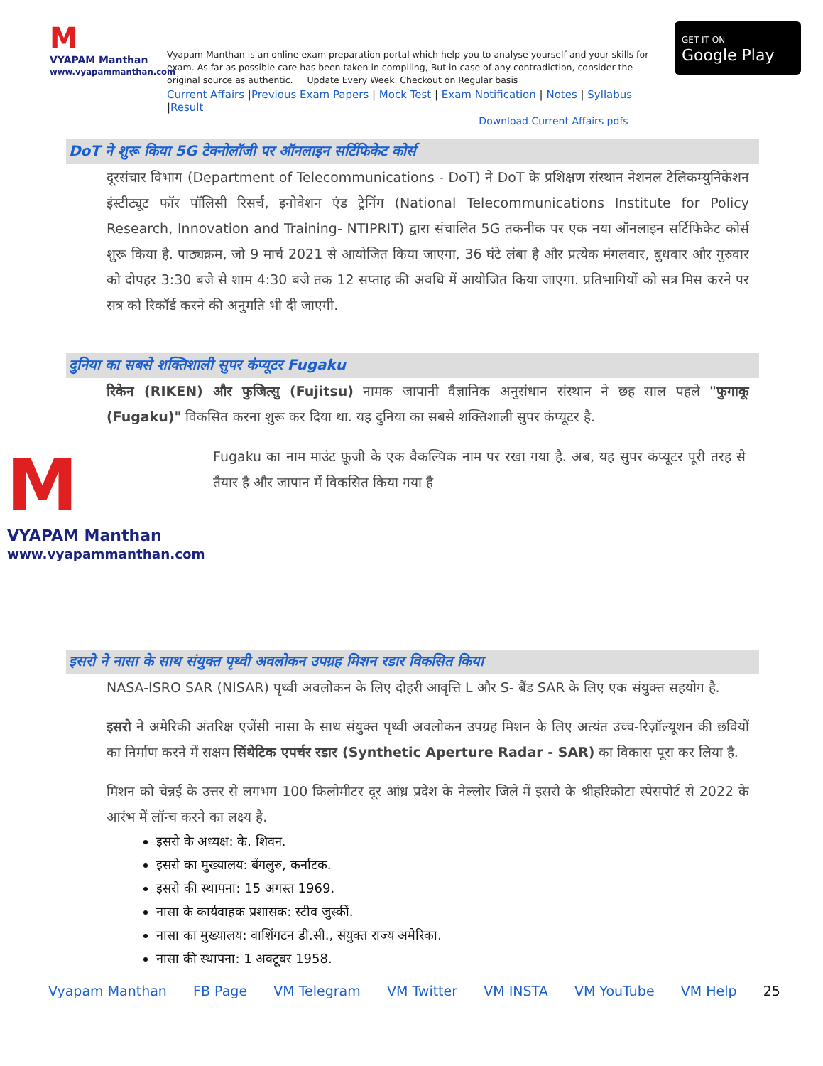M
VYAPAM Manthan
www.vyapammanthan.com
Vyapam Manthan is an online exam preparation portal which help you to analyse yourself and your skills for exam. As far as possible care has been taken in compiling, But in case of any contradiction, consider the original source as authentic. Update Every Week. Checkout on Regular basis
Current Affairs |Previous Exam Papers | Mock Test | Exam Notification | Notes | Syllabus |Result
GET IT ON
Google Play
Download Current Affairs pdfs
DoT ने शुरू किया 5G टेक्नोलॉजी पर ऑनलाइन सर्टिफिकेट कोर्स
दूरसंचार विभाग (Department of Telecommunications - DoT) ने DoT के प्रशिक्षण संस्थान नेशनल टेलिकम्युनिकेशन इंस्टीट्यूट फॉर पॉलिसी रिसर्च, इनोवेशन एंड ट्रेनिंग (National Telecommunications Institute for Policy Research, Innovation and Training- NTIPRIT) द्वारा संचालित 5G तकनीक पर एक नया ऑनलाइन सर्टिफिकेट कोर्स शुरू किया है. पाठ्यक्रम, जो 9 मार्च 2021 से आयोजित किया जाएगा, 36 घंटे लंबा है और प्रत्येक मंगलवार, बुधवार और गुरुवार को दोपहर 3:30 बजे से शाम 4:30 बजे तक 12 सप्ताह की अवधि में आयोजित किया जाएगा. प्रतिभागियों को सत्र मिस करने पर सत्र को रिकॉर्ड करने की अनुमति भी दी जाएगी.
दुनिया का सबसे शक्तिशाली सुपर कंप्यूटर Fugaku
रिकेन (RIKEN) और फुजित्सु (Fujitsu) नामक जापानी वैज्ञानिक अनुसंधान संस्थान ने छह साल पहले "फुगाकू (Fugaku)" विकसित करना शुरू कर दिया था. यह दुनिया का सबसे शक्तिशाली सुपर कंप्यूटर है.
M
VYAPAM Manthan
www.vyapammanthan.com
Fugaku का नाम माउंट फ़ूजी के एक वैकल्पिक नाम पर रखा गया है. अब, यह सुपर कंप्यूटर पूरी तरह से तैयार है और जापान में विकसित किया गया है
इसरो ने नासा के साथ संयुक्त पृथ्वी अवलोकन उपग्रह मिशन रडार विकसित किया
NASA-ISRO SAR (NISAR) पृथ्वी अवलोकन के लिए दोहरी आवृत्ति L और S- बैंड SAR के लिए एक संयुक्त सहयोग है.
इसरो ने अमेरिकी अंतरिक्ष एजेंसी नासा के साथ संयुक्त पृथ्वी अवलोकन उपग्रह मिशन के लिए अत्यंत उच्च-रिज़ॉल्यूशन की छवियों का निर्माण करने में सक्षम सिंथेटिक एपर्चर रडार (Synthetic Aperture Radar - SAR) का विकास पूरा कर लिया है.
मिशन को चेन्नई के उत्तर से लगभग 100 किलोमीटर दूर आंध्र प्रदेश के नेल्लोर जिले में इसरो के श्रीहरिकोटा स्पेसपोर्ट से 2022 के आरंभ में लॉन्च करने का लक्ष्य है.
इसरो के अध्यक्ष: के. शिवन.
इसरो का मुख्यालय: बेंगलुरु, कर्नाटक.
इसरो की स्थापना: 15 अगस्त 1969.
नासा के कार्यवाहक प्रशासक: स्टीव जुर्स्की.
नासा का मुख्यालय: वाशिंगटन डी.सी., संयुक्त राज्य अमेरिका.
नासा की स्थापना: 1 अक्टूबर 1958.
Vyapam Manthan FB Page VM Telegram VM Twitter VM INSTA VM YouTube VM Help 25